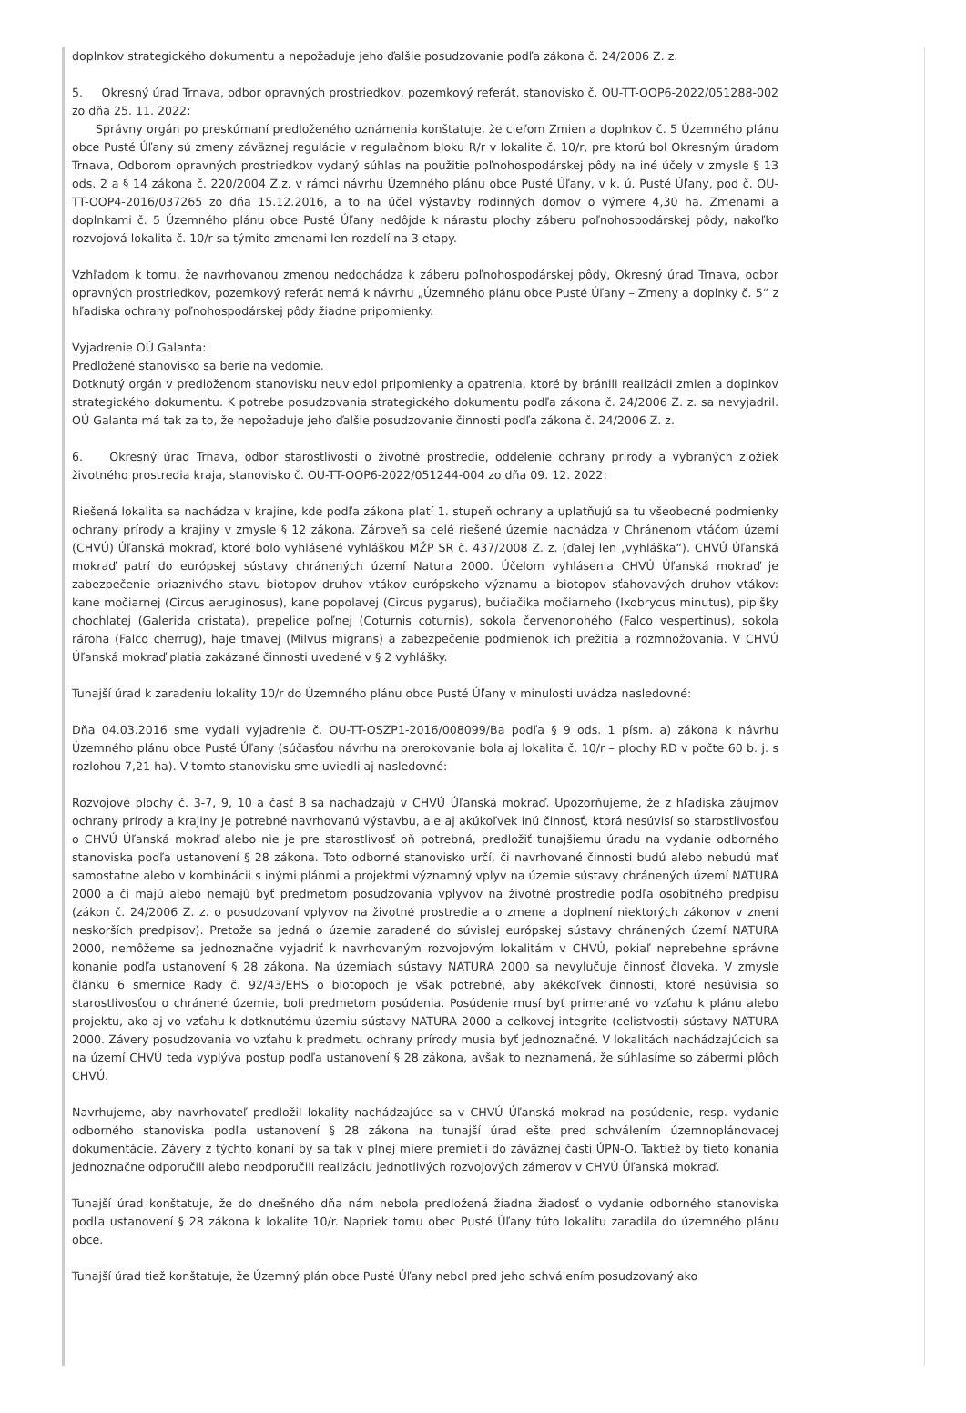doplnkov strategického dokumentu a nepožaduje jeho ďalšie posudzovanie podľa zákona č. 24/2006 Z. z.
5. Okresný úrad Trnava, odbor opravných prostriedkov, pozemkový referát, stanovisko č. OU-TT-OOP6-2022/051288-002 zo dňa 25. 11. 2022:
Správny orgán po preskúmaní predloženého oznámenia konštatuje, že cieľom Zmien a doplnkov č. 5 Územného plánu obce Pusté Úľany sú zmeny záväznej regulácie v regulačnom bloku R/r v lokalite č. 10/r, pre ktorú bol Okresným úradom Trnava, Odborom opravných prostriedkov vydaný súhlas na použitie poľnohospodárskej pôdy na iné účely v zmysle § 13 ods. 2 a § 14 zákona č. 220/2004 Z.z. v rámci návrhu Územného plánu obce Pusté Úľany, v k. ú. Pusté Úľany, pod č. OU-TT-OOP4-2016/037265 zo dňa 15.12.2016, a to na účel výstavby rodinných domov o výmere 4,30 ha. Zmenami a doplnkami č. 5 Územného plánu obce Pusté Úľany nedôjde k nárastu plochy záberu poľnohospodárskej pôdy, nakoľko rozvojová lokalita č. 10/r sa týmito zmenami len rozdelí na 3 etapy.
Vzhľadom k tomu, že navrhovanou zmenou nedochádza k záberu poľnohospodárskej pôdy, Okresný úrad Trnava, odbor opravných prostriedkov, pozemkový referát nemá k návrhu „Územného plánu obce Pusté Úľany – Zmeny a doplnky č. 5“ z hľadiska ochrany poľnohospodárskej pôdy žiadne pripomienky.
Vyjadrenie OÚ Galanta:
Predložené stanovisko sa berie na vedomie.
Dotknutý orgán v predloženom stanovisku neuviedol pripomienky a opatrenia, ktoré by bránili realizácii zmien a doplnkov strategického dokumentu. K potrebe posudzovania strategického dokumentu podľa zákona č. 24/2006 Z. z. sa nevyjadril. OÚ Galanta má tak za to, že nepožaduje jeho ďalšie posudzovanie činnosti podľa zákona č. 24/2006 Z. z.
6. Okresný úrad Trnava, odbor starostlivosti o životné prostredie, oddelenie ochrany prírody a vybraných zložiek životného prostredia kraja, stanovisko č. OU-TT-OOP6-2022/051244-004 zo dňa 09. 12. 2022:
Riešená lokalita sa nachádza v krajine, kde podľa zákona platí 1. stupeň ochrany a uplatňujú sa tu všeobecné podmienky ochrany prírody a krajiny v zmysle § 12 zákona. Zároveň sa celé riešené územie nachádza v Chránenom vtáčom území (CHVÚ) Úľanská mokraď, ktoré bolo vyhlásené vyhláškou MŽP SR č. 437/2008 Z. z. (ďalej len „vyhláška“). CHVÚ Úľanská mokraď patrí do európskej sústavy chránených území Natura 2000. Účelom vyhlásenia CHVÚ Úľanská mokraď je zabezpečenie priaznivého stavu biotopov druhov vtákov európskeho významu a biotopov sťahovavých druhov vtákov: kane močiarnej (Circus aeruginosus), kane popolavej (Circus pygarus), bučiačika močiarneho (Ixobrycus minutus), pipišky chochlatej (Galerida cristata), prepelice poľnej (Coturnis coturnis), sokola červenonohého (Falco vespertinus), sokola rároha (Falco cherrug), haje tmavej (Milvus migrans) a zabezpečenie podmienok ich prežitia a rozmnožovania. V CHVÚ Úľanská mokraď platia zakázané činnosti uvedené v § 2 vyhlášky.
Tunajší úrad k zaradeniu lokality 10/r do Územného plánu obce Pusté Úľany v minulosti uvádza nasledovné:
Dňa 04.03.2016 sme vydali vyjadrenie č. OU-TT-OSZP1-2016/008099/Ba podľa § 9 ods. 1 písm. a) zákona k návrhu Územného plánu obce Pusté Úľany (súčasťou návrhu na prerokovanie bola aj lokalita č. 10/r – plochy RD v počte 60 b. j. s rozlohou 7,21 ha). V tomto stanovisku sme uviedli aj nasledovné:
Rozvojové plochy č. 3-7, 9, 10 a časť B sa nachádzajú v CHVÚ Úľanská mokraď. Upozorňujeme, že z hľadiska záujmov ochrany prírody a krajiny je potrebné navrhovanú výstavbu, ale aj akúkoľvek inú činnosť, ktorá nesúvisí so starostlivosťou o CHVÚ Úľanská mokraď alebo nie je pre starostlivosť oň potrebná, predložiť tunajšiemu úradu na vydanie odborného stanoviska podľa ustanovení § 28 zákona. Toto odborné stanovisko určí, či navrhované činnosti budú alebo nebudú mať samostatne alebo v kombinácii s inými plánmi a projektmi významný vplyv na územie sústavy chránených území NATURA 2000 a či majú alebo nemajú byť predmetom posudzovania vplyvov na životné prostredie podľa osobitného predpisu (zákon č. 24/2006 Z. z. o posudzovaní vplyvov na životné prostredie a o zmene a doplnení niektorých zákonov v znení neskorších predpisov). Pretože sa jedná o územie zaradené do súvislej európskej sústavy chránených území NATURA 2000, nemôžeme sa jednoznačne vyjadriť k navrhovaným rozvojovým lokalitám v CHVÚ, pokiaľ neprebehne správne konanie podľa ustanovení § 28 zákona. Na územiach sústavy NATURA 2000 sa nevylučuje činnosť človeka. V zmysle článku 6 smernice Rady č. 92/43/EHS o biotopoch je však potrebné, aby akékoľvek činnosti, ktoré nesúvisia so starostlivosťou o chránené územie, boli predmetom posúdenia. Posúdenie musí byť primerané vo vzťahu k plánu alebo projektu, ako aj vo vzťahu k dotknutému územiu sústavy NATURA 2000 a celkovej integrite (celistvosti) sústavy NATURA 2000. Závery posudzovania vo vzťahu k predmetu ochrany prírody musia byť jednoznačné. V lokalitách nachádzajúcich sa na území CHVÚ teda vyplýva postup podľa ustanovení § 28 zákona, avšak to neznamená, že súhlasíme so zábermi plôch CHVÚ.
Navrhujeme, aby navrhovateľ predložil lokality nachádzajúce sa v CHVÚ Úľanská mokraď na posúdenie, resp. vydanie odborného stanoviska podľa ustanovení § 28 zákona na tunajší úrad ešte pred schválením územnoplánovacej dokumentácie. Závery z týchto konaní by sa tak v plnej miere premietli do záväznej časti ÚPN-O. Taktiež by tieto konania jednoznačne odporučili alebo neodporučili realizáciu jednotlivých rozvojových zámerov v CHVÚ Úľanská mokraď.
Tunajší úrad konštatuje, že do dnešného dňa nám nebola predložená žiadna žiadosť o vydanie odborného stanoviska podľa ustanovení § 28 zákona k lokalite 10/r. Napriek tomu obec Pusté Úľany túto lokalitu zaradila do územného plánu obce.
Tunajší úrad tiež konštatuje, že Územný plán obce Pusté Úľany nebol pred jeho schválením posudzovaný ako